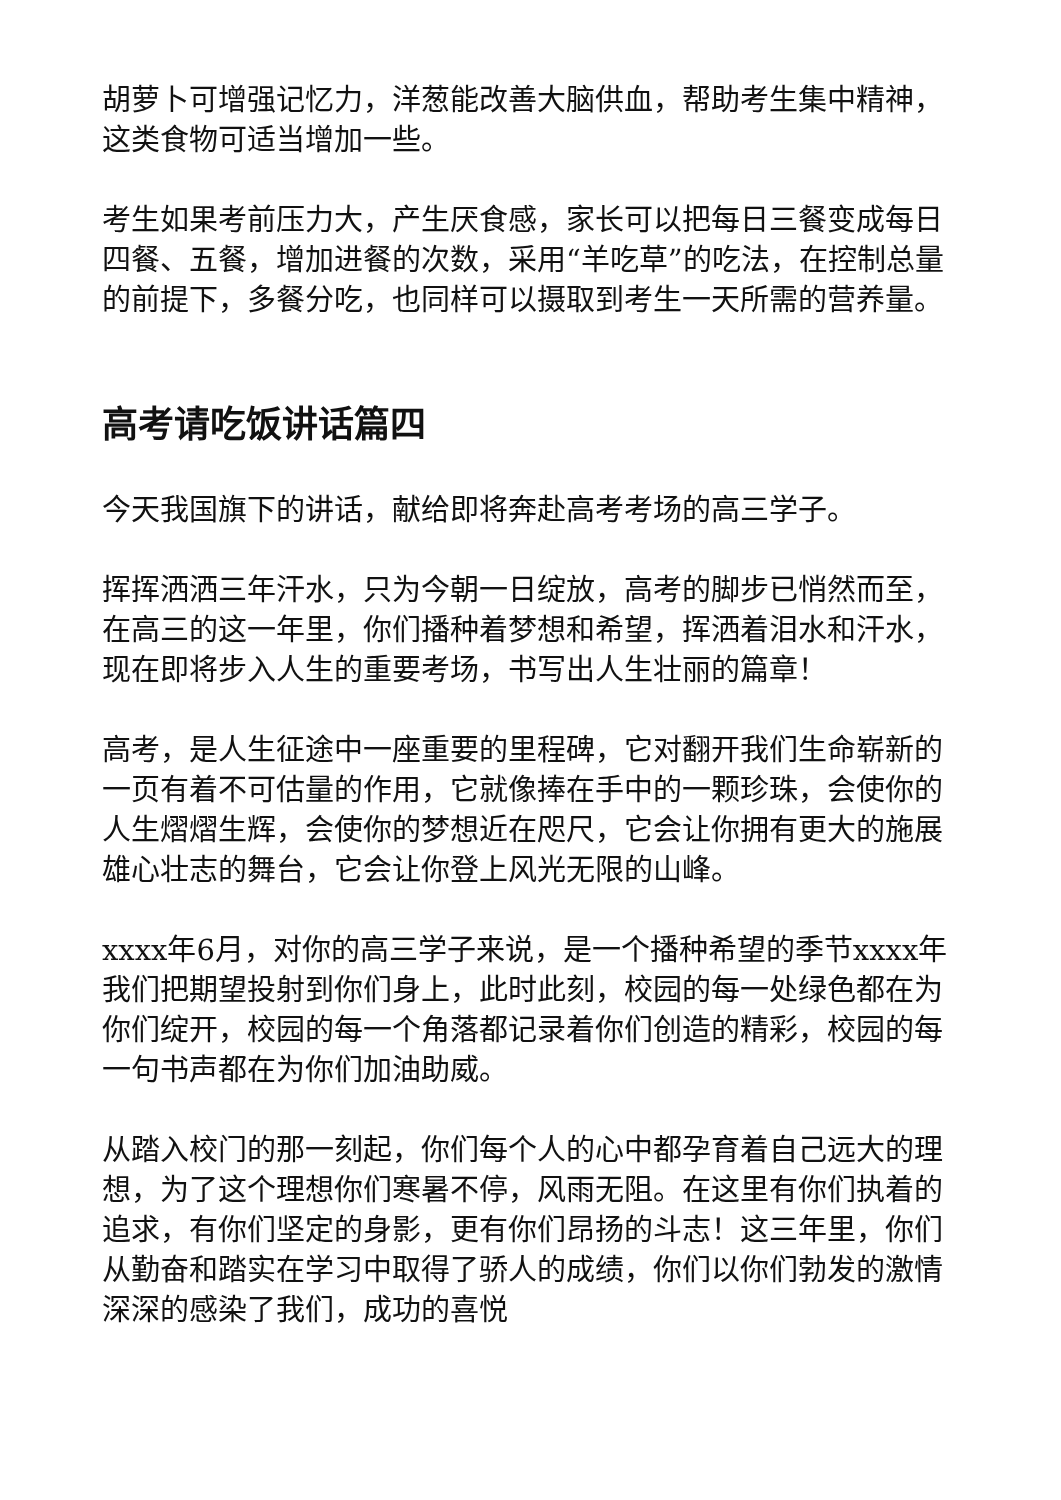胡萝卜可增强记忆力，洋葱能改善大脑供血，帮助考生集中精神，这类食物可适当增加一些。
考生如果考前压力大，产生厌食感，家长可以把每日三餐变成每日四餐、五餐，增加进餐的次数，采用“羊吃草”的吃法，在控制总量的前提下，多餐分吃，也同样可以摄取到考生一天所需的营养量。
高考请吃饭讲话篇四
今天我国旗下的讲话，献给即将奔赴高考考场的高三学子。
挥挥洒洒三年汗水，只为今朝一日绽放，高考的脚步已悄然而至，在高三的这一年里，你们播种着梦想和希望，挥洒着泪水和汗水，现在即将步入人生的重要考场，书写出人生壮丽的篇章！
高考，是人生征途中一座重要的里程碑，它对翻开我们生命崭新的一页有着不可估量的作用，它就像捧在手中的一颗珍珠，会使你的人生熠熠生辉，会使你的梦想近在咫尺，它会让你拥有更大的施展雄心壮志的舞台，它会让你登上风光无限的山峰。
xxxx年6月，对你的高三学子来说，是一个播种希望的季节xxxx年我们把期望投射到你们身上，此时此刻，校园的每一处绿色都在为你们绽开，校园的每一个角落都记录着你们创造的精彩，校园的每一句书声都在为你们加油助威。
从踏入校门的那一刻起，你们每个人的心中都孕育着自己远大的理想，为了这个理想你们寒暑不停，风雨无阻。在这里有你们执着的追求，有你们坚定的身影，更有你们昂扬的斗志！这三年里，你们从勤奋和踏实在学习中取得了骄人的成绩，你们以你们勃发的激情深深的感染了我们，成功的喜悦